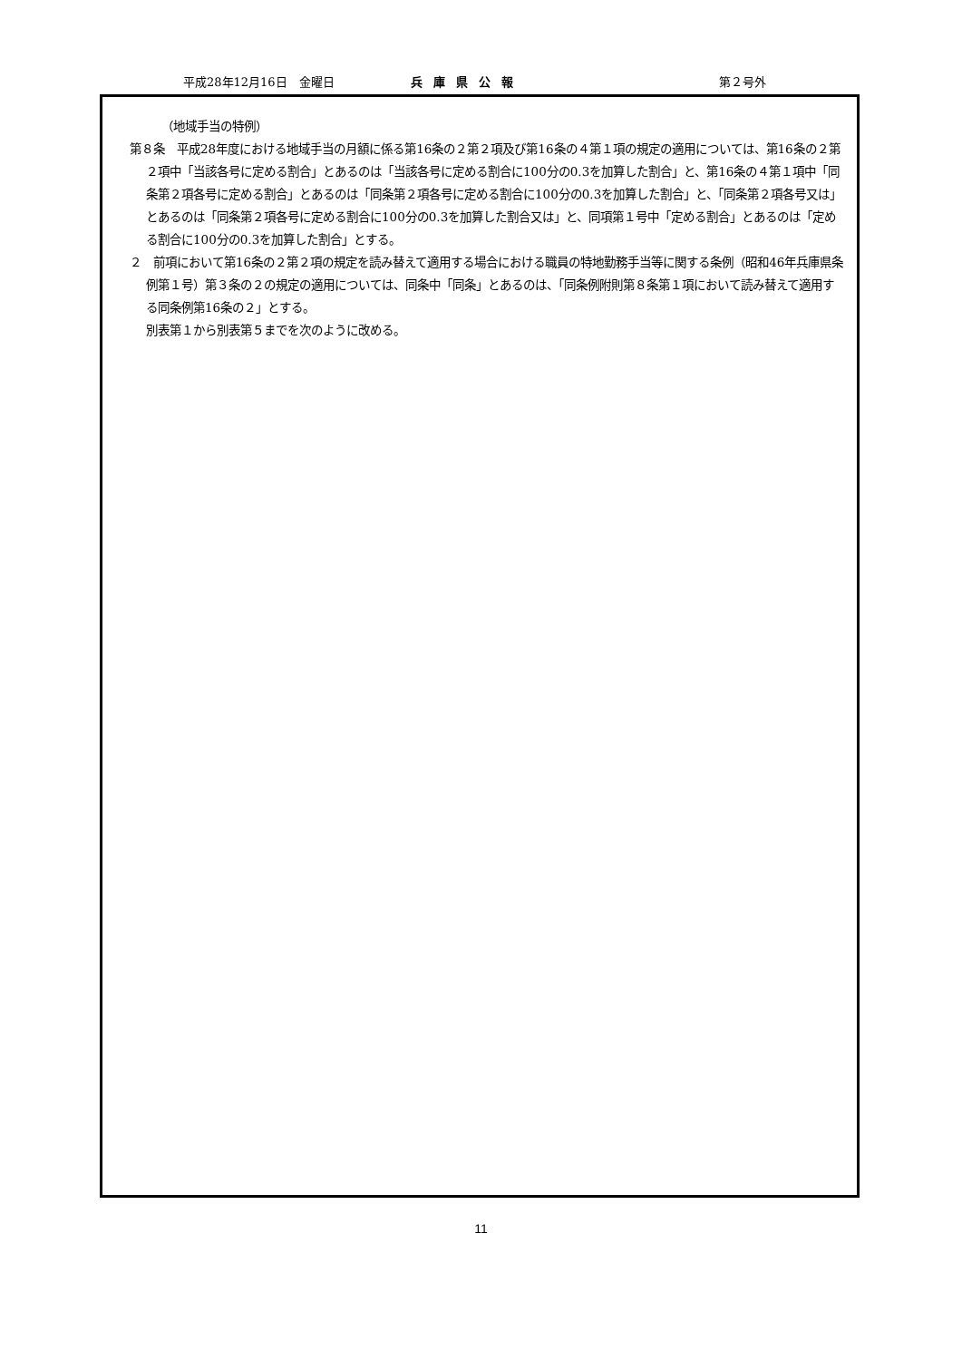平成28年12月16日　金曜日 兵庫県公報 第２号外
（地域手当の特例）
第８条　平成28年度における地域手当の月額に係る第16条の２第２項及び第16条の４第１項の規定の適用については、第16条の２第２項中「当該各号に定める割合」とあるのは「当該各号に定める割合に100分の0.3を加算した割合」と、第16条の４第１項中「同条第２項各号に定める割合」とあるのは「同条第２項各号に定める割合に100分の0.3を加算した割合」と、「同条第２項各号又は」とあるのは「同条第２項各号に定める割合に100分の0.3を加算した割合又は」と、同項第１号中「定める割合」とあるのは「定める割合に100分の0.3を加算した割合」とする。
２　前項において第16条の２第２項の規定を読み替えて適用する場合における職員の特地勤務手当等に関する条例（昭和46年兵庫県条例第１号）第３条の２の規定の適用については、同条中「同条」とあるのは、「同条例附則第８条第１項において読み替えて適用する同条例第16条の２」とする。
別表第１から別表第５までを次のように改める。
11